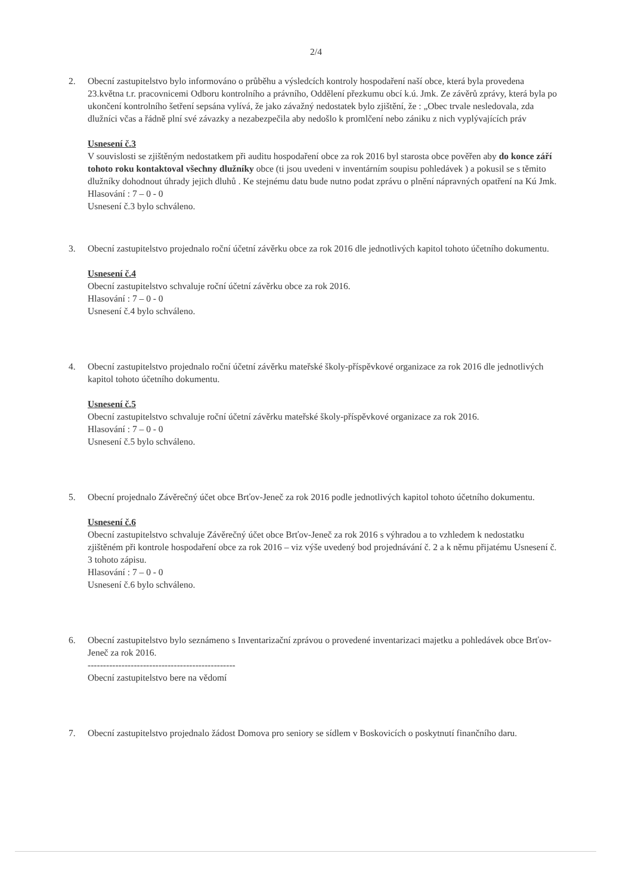2/4
2. Obecní zastupitelstvo bylo informováno o průběhu a výsledcích kontroly hospodaření naší obce, která byla provedena 23.května t.r. pracovnicemi Odboru kontrolního a právního, Oddělení přezkumu obcí k.ú. Jmk. Ze závěrů zprávy, která byla po ukončení kontrolního šetření sepsána vylívá, že jako závažný nedostatek bylo zjištění, že : „Obec trvale nesledovala, zda dlužníci včas a řádně plní své závazky a nezabezpečila aby nedošlo k promlčení nebo zániku z nich vyplývajících práv
Usnesení č.3
V souvislosti se zjištěným nedostatkem při auditu hospodaření obce za rok 2016 byl starosta obce pověřen aby do konce září tohoto roku kontaktoval všechny dlužníky obce (ti jsou uvedeni v inventárním soupisu pohledávek ) a pokusil se s těmito dlužníky dohodnout úhrady jejich dluhů . Ke stejnému datu bude nutno podat zprávu o plnění nápravných opatření na Kú Jmk.
Hlasování : 7 – 0 - 0
Usnesení č.3 bylo schváleno.
3. Obecní zastupitelstvo projednalo roční účetní závěrku obce za rok 2016 dle jednotlivých kapitol tohoto účetního dokumentu.
Usnesení č.4
Obecní zastupitelstvo schvaluje roční účetní závěrku obce za rok 2016.
Hlasování : 7 – 0 - 0
Usnesení č.4 bylo schváleno.
4. Obecní zastupitelstvo projednalo roční účetní závěrku mateřské školy-příspěvkové organizace za rok 2016 dle jednotlivých kapitol tohoto účetního dokumentu.
Usnesení č.5
Obecní zastupitelstvo schvaluje roční účetní závěrku mateřské školy-příspěvkové organizace za rok 2016.
Hlasování : 7 – 0 - 0
Usnesení č.5 bylo schváleno.
5. Obecní projednalo Závěrečný účet obce Brťov-Jeneč za rok 2016 podle jednotlivých kapitol tohoto účetního dokumentu.
Usnesení č.6
Obecní zastupitelstvo schvaluje Závěrečný účet obce Brťov-Jeneč za rok 2016 s výhradou a to vzhledem k nedostatku zjištěném při kontrole hospodaření obce za rok 2016 – viz výše uvedený bod projednávání č. 2 a k němu přijatému Usnesení č. 3 tohoto zápisu.
Hlasování : 7 – 0 - 0
Usnesení č.6 bylo schváleno.
6. Obecní zastupitelstvo bylo seznámeno s Inventarizační zprávou o provedené inventarizaci majetku a pohledávek obce Brťov-Jeneč za rok 2016.
------------------------------------------------
Obecní zastupitelstvo bere na vědomí
7. Obecní zastupitelstvo projednalo žádost Domova pro seniory se sídlem v Boskovicích o poskytnutí finančního daru.